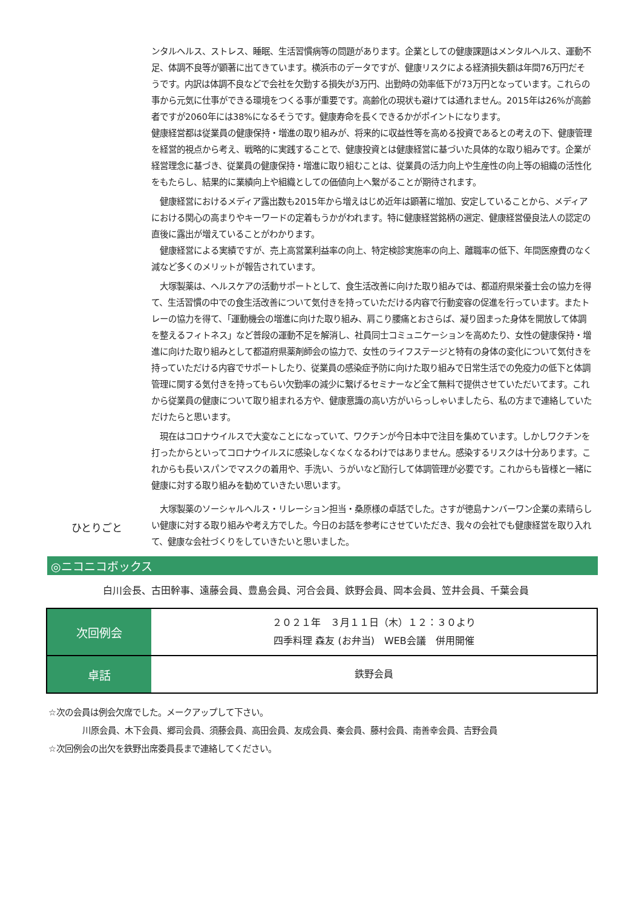ンタルヘルス、ストレス、睡眠、生活習慣病等の問題があります。企業としての健康課題はメンタルヘルス、運動不足、体調不良等が顕著に出てきています。横浜市のデータですが、健康リスクによる経済損失額は年間76万円だそうです。内訳は体調不良などで会社を欠勤する損失が3万円、出勤時の効率低下が73万円となっています。これらの事から元気に仕事ができる環境をつくる事が重要です。高齢化の現状も避けては通れません。2015年は26%が高齢者ですが2060年には38%になるそうです。健康寿命を長くできるかがポイントになります。
健康経営都は従業員の健康保持・増進の取り組みが、将来的に収益性等を高める投資であるとの考えの下、健康管理を経営的視点から考え、戦略的に実践することで、健康投資とは健康経営に基づいた具体的な取り組みです。企業が経営理念に基づき、従業員の健康保持・増進に取り組むことは、従業員の活力向上や生産性の向上等の組織の活性化をもたらし、結果的に業績向上や組織としての価値向上へ繋がることが期待されます。
　健康経営におけるメディア露出数も2015年から増えはじめ近年は顕著に増加、安定していることから、メディアにおける関心の高まりやキーワードの定着もうかがわれます。特に健康経営銘柄の選定、健康経営優良法人の認定の直後に露出が増えていることがわかります。
　健康経営による実績ですが、売上高営業利益率の向上、特定検診実施率の向上、離職率の低下、年間医療費のなく減など多くのメリットが報告されています。
　大塚製薬は、ヘルスケアの活動サポートとして、食生活改善に向けた取り組みでは、都道府県栄養士会の協力を得て、生活習慣の中での食生活改善について気付きを持っていただける内容で行動変容の促進を行っています。またトレーの協力を得て、「運動機会の増進に向けた取り組み、肩こり腰痛とおさらば、凝り固まった身体を開放して体調を整えるフィトネス」など普段の運動不足を解消し、社員同士コミュニケーションを高めたり、女性の健康保持・増進に向けた取り組みとして都道府県薬剤師会の協力で、女性のライフステージと特有の身体の変化について気付きを持っていただける内容でサポートしたり、従業員の感染症予防に向けた取り組みで日常生活での免疫力の低下と体調管理に関する気付きを持ってもらい欠勤率の減少に繋げるセミナーなど全て無料で提供させていただいてます。これから従業員の健康について取り組まれる方や、健康意識の高い方がいらっしゃいましたら、私の方まで連絡していただけたらと思います。
　現在はコロナウイルスで大変なことになっていて、ワクチンが今日本中で注目を集めています。しかしワクチンを打ったからといってコロナウイルスに感染しなくなくなるわけではありません。感染するリスクは十分あります。これからも長いスパンでマスクの着用や、手洗い、うがいなど励行して体調管理が必要です。これからも皆様と一緒に健康に対する取り組みを勧めていきたい思います。
ひとりごと
　大塚製薬のソーシャルヘルス・リレーション担当・桑原様の卓話でした。さすが徳島ナンバーワン企業の素晴らしい健康に対する取り組みや考え方でした。今日のお話を参考にさせていただき、我々の会社でも健康経営を取り入れて、健康な会社づくりをしていきたいと思いました。
◎ニコニコボックス
白川会長、古田幹事、遠藤会員、豊島会員、河合会員、鉄野会員、岡本会員、笠井会員、千葉会員
| 次回例会 | ２０２１年 ３月１１日（木）１２：３０より 四季料理 森友 (お弁当) WEB会議 併用開催 |
| 卓話 | 鉄野会員 |
☆次の会員は例会欠席でした。メークアップして下さい。
　　　　川原会員、木下会員、郷司会員、須藤会員、高田会員、友成会員、秦会員、藤村会員、南善幸会員、吉野会員
☆次回例会の出欠を鉄野出席委員長まで連絡してください。